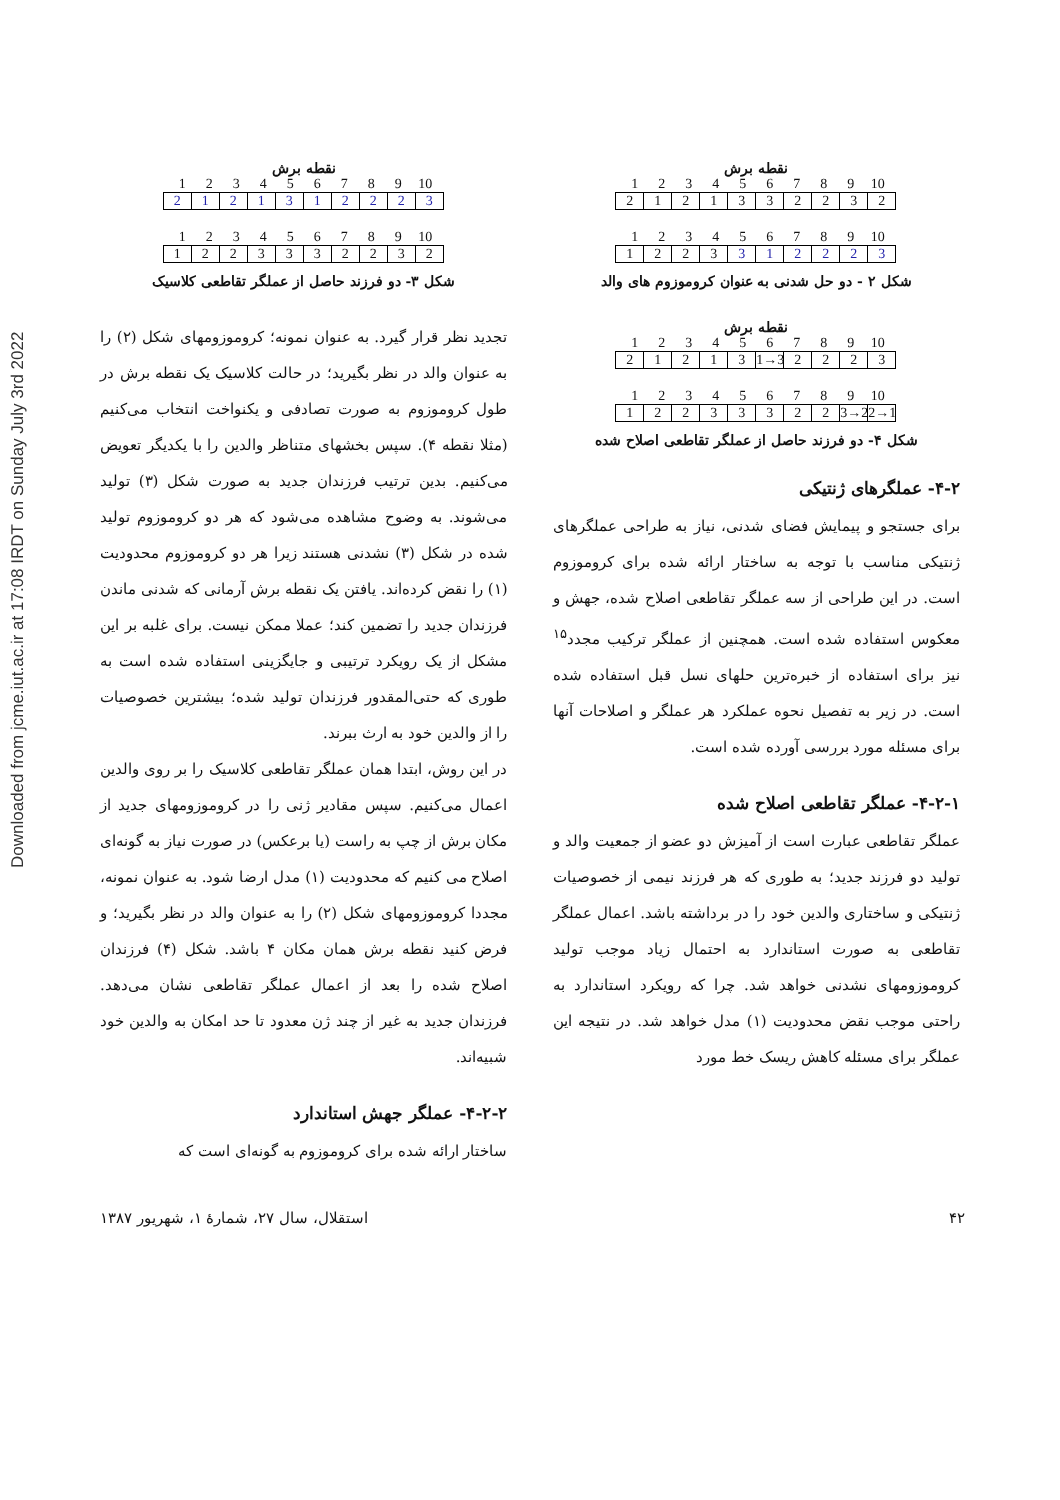Downloaded from jcme.iut.ac.ir at 17:08 IRDT on Sunday July 3rd 2022
نقطه برش
123456789 10
2121332232
123456789 10
1223 312223
شکل ۲ - دو حل شدنی به عنوان کروموزوم های والد
نقطه برش
123456789 10
21213 1→3 2223
123456789 10
12233322 3→2 2→1
شکل ۴- دو فرزند حاصل از عملگر تقاطعی اصلاح شده
۴-۲- عملگرهای ژنتیکی
برای جستجو و پیمایش فضای شدنی، نیاز به طراحی عملگرهای ژنتیکی مناسب با توجه به ساختار ارائه شده برای کروموزوم است. در این طراحی از سه عملگر تقاطعی اصلاح شده، جهش و معکوس استفاده شده است. همچنین از عملگر ترکیب مجدد<sup>۱۵</sup> نیز برای استفاده از خبره‌ترین حلهای نسل قبل استفاده شده است. در زیر به تفصیل نحوه عملکرد هر عملگر و اصلاحات آنها برای مسئله مورد بررسی آورده شده است.
۴-۲-۱- عملگر تقاطعی اصلاح شده
عملگر تقاطعی عبارت است از آمیزش دو عضو از جمعیت والد و تولید دو فرزند جدید؛ به طوری که هر فرزند نیمی از خصوصیات ژنتیکی و ساختاری والدین خود را در برداشته باشد. اعمال عملگر تقاطعی به صورت استاندارد به احتمال زیاد موجب تولید کروموزومهای نشدنی خواهد شد. چرا که رویکرد استاندارد به راحتی موجب نقض محدودیت (۱) مدل خواهد شد. در نتیجه این عملگر برای مسئله کاهش ریسک خط مورد
نقطه برش
123456789 10
2121312223
123456789 10
1223332232
شکل ۳- دو فرزند حاصل از عملگر تقاطعی کلاسیک
تجدید نظر قرار گیرد. به عنوان نمونه؛ کروموزومهای شکل (۲) را به عنوان والد در نظر بگیرید؛ در حالت کلاسیک یک نقطه برش در طول کروموزوم به صورت تصادفی و یکنواخت انتخاب می‌کنیم (مثلا نقطه ۴). سپس بخشهای متناظر والدین را با یکدیگر تعویض می‌کنیم. بدین ترتیب فرزندان جدید به صورت شکل (۳) تولید می‌شوند. به وضوح مشاهده می‌شود که هر دو کروموزوم تولید شده در شکل (۳) نشدنی هستند زیرا هر دو کروموزوم محدودیت (۱) را نقض کرده‌اند. یافتن یک نقطه برش آرمانی که شدنی ماندن فرزندان جدید را تضمین کند؛ عملا ممکن نیست. برای غلبه بر این مشکل از یک رویکرد ترتیبی و جایگزینی استفاده شده است به طوری که حتی‌المقدور فرزندان تولید شده؛ بیشترین خصوصیات را از والدین خود به ارث ببرند.
در این روش، ابتدا همان عملگر تقاطعی کلاسیک را بر روی والدین اعمال می‌کنیم. سپس مقادیر ژنی را در کروموزومهای جدید از مکان برش از چپ به راست (یا برعکس) در صورت نیاز به گونه‌ای اصلاح می کنیم که محدودیت (۱) مدل ارضا شود. به عنوان نمونه، مجددا کروموزومهای شکل (۲) را به عنوان والد در نظر بگیرید؛ و فرض کنید نقطه برش همان مکان ۴ باشد. شکل (۴) فرزندان اصلاح شده را بعد از اعمال عملگر تقاطعی نشان می‌دهد. فرزندان جدید به غیر از چند ژن معدود تا حد امکان به والدین خود شبیه‌اند.
۴-۲-۲- عملگر جهش استاندارد
ساختار ارائه شده برای کروموزوم به گونه‌ای است که
۴۲ استقلال، سال ۲۷، شمارهٔ ۱، شهریور ۱۳۸۷